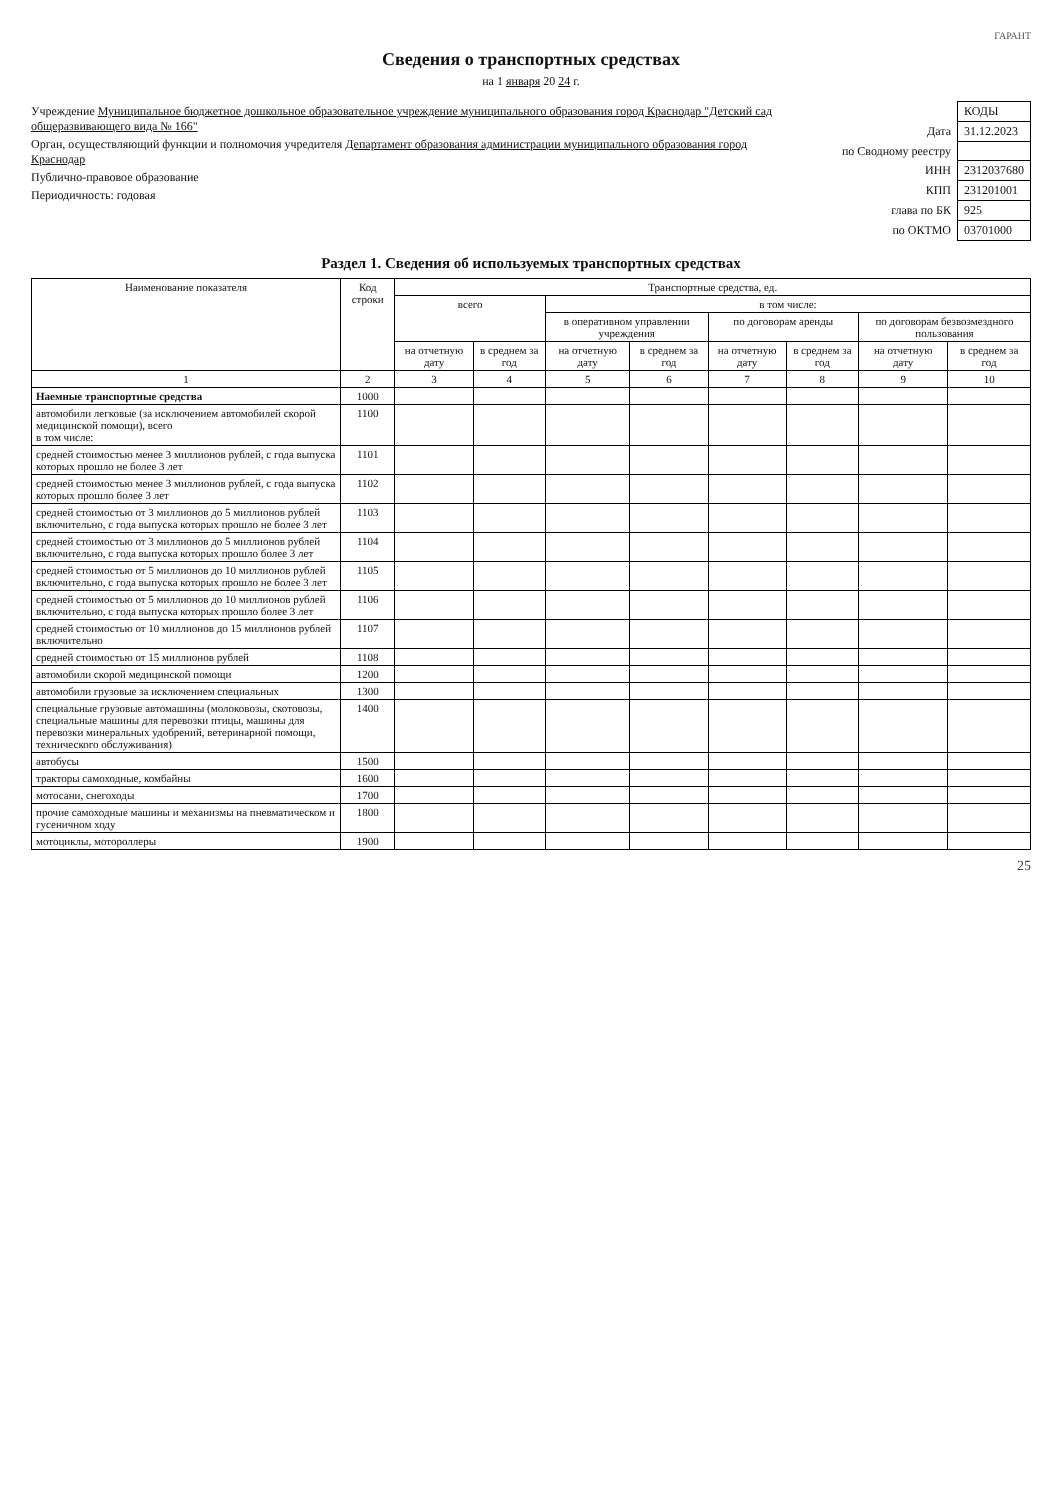ГАРАНТ
Сведения о транспортных средствах
на 1 января 20 24 г.
Учреждение Муниципальное бюджетное дошкольное образовательное учреждение муниципального образования город Краснодар "Детский сад общеразвивающего вида № 166"
Орган, осуществляющий функции и полномочия учредителя Департамент образования администрации муниципального образования город Краснодар
Публично-правовое образование
Периодичность: годовая
| | КОДЫ |
| Дата | 31.12.2023 |
| по Сводному реестру | |
| ИНН | 2312037680 |
| КПП | 231201001 |
| глава по БК | 925 |
| по ОКТМО | 03701000 |
Раздел 1. Сведения об используемых транспортных средствах
| Наименование показателя | Код строки | Транспортные средства, ед. | | | | | | | |
| --- | --- | --- | --- | --- | --- | --- | --- | --- | --- |
| | | всего | | в том числе: | | | | | |
| | | | | в оперативном управлении учреждения | | по договорам аренды | | по договорам безвозмездного пользования | |
| | | на отчетную дату | в среднем за год | на отчетную дату | в среднем за год | на отчетную дату | в среднем за год | на отчетную дату | в среднем за год |
| 1 | 2 | 3 | 4 | 5 | 6 | 7 | 8 | 9 | 10 |
| Наемные транспортные средства | 1000 | | | | | | | | |
| автомобили легковые (за исключением автомобилей скорой медицинской помощи), всего в том числе: | 1100 | | | | | | | | |
| средней стоимостью менее 3 миллионов рублей, с года выпуска которых прошло не более 3 лет | 1101 | | | | | | | | |
| средней стоимостью менее 3 миллионов рублей, с года выпуска которых прошло более 3 лет | 1102 | | | | | | | | |
| средней стоимостью от 3 миллионов до 5 миллионов рублей включительно, с года выпуска которых прошло не более 3 лет | 1103 | | | | | | | | |
| средней стоимостью от 3 миллионов до 5 миллионов рублей включительно, с года выпуска которых прошло более 3 лет | 1104 | | | | | | | | |
| средней стоимостью от 5 миллионов до 10 миллионов рублей включительно, с года выпуска которых прошло не более 3 лет | 1105 | | | | | | | | |
| средней стоимостью от 5 миллионов до 10 миллионов рублей включительно, с года выпуска которых прошло более 3 лет | 1106 | | | | | | | | |
| средней стоимостью от 10 миллионов до 15 миллионов рублей включительно | 1107 | | | | | | | | |
| средней стоимостью от 15 миллионов рублей | 1108 | | | | | | | | |
| автомобили скорой медицинской помощи | 1200 | | | | | | | | |
| автомобили грузовые за исключением специальных | 1300 | | | | | | | | |
| специальные грузовые автомашины (молоковозы, скотовозы, специальные машины для перевозки птицы, машины для перевозки минеральных удобрений, ветеринарной помощи, технического обслуживания) | 1400 | | | | | | | | |
| автобусы | 1500 | | | | | | | | |
| тракторы самоходные, комбайны | 1600 | | | | | | | | |
| мотосани, снегоходы | 1700 | | | | | | | | |
| прочие самоходные машины и механизмы на пневматическом и гусеничном ходу | 1800 | | | | | | | | |
| мотоциклы, мотороллеры | 1900 | | | | | | | | |
25